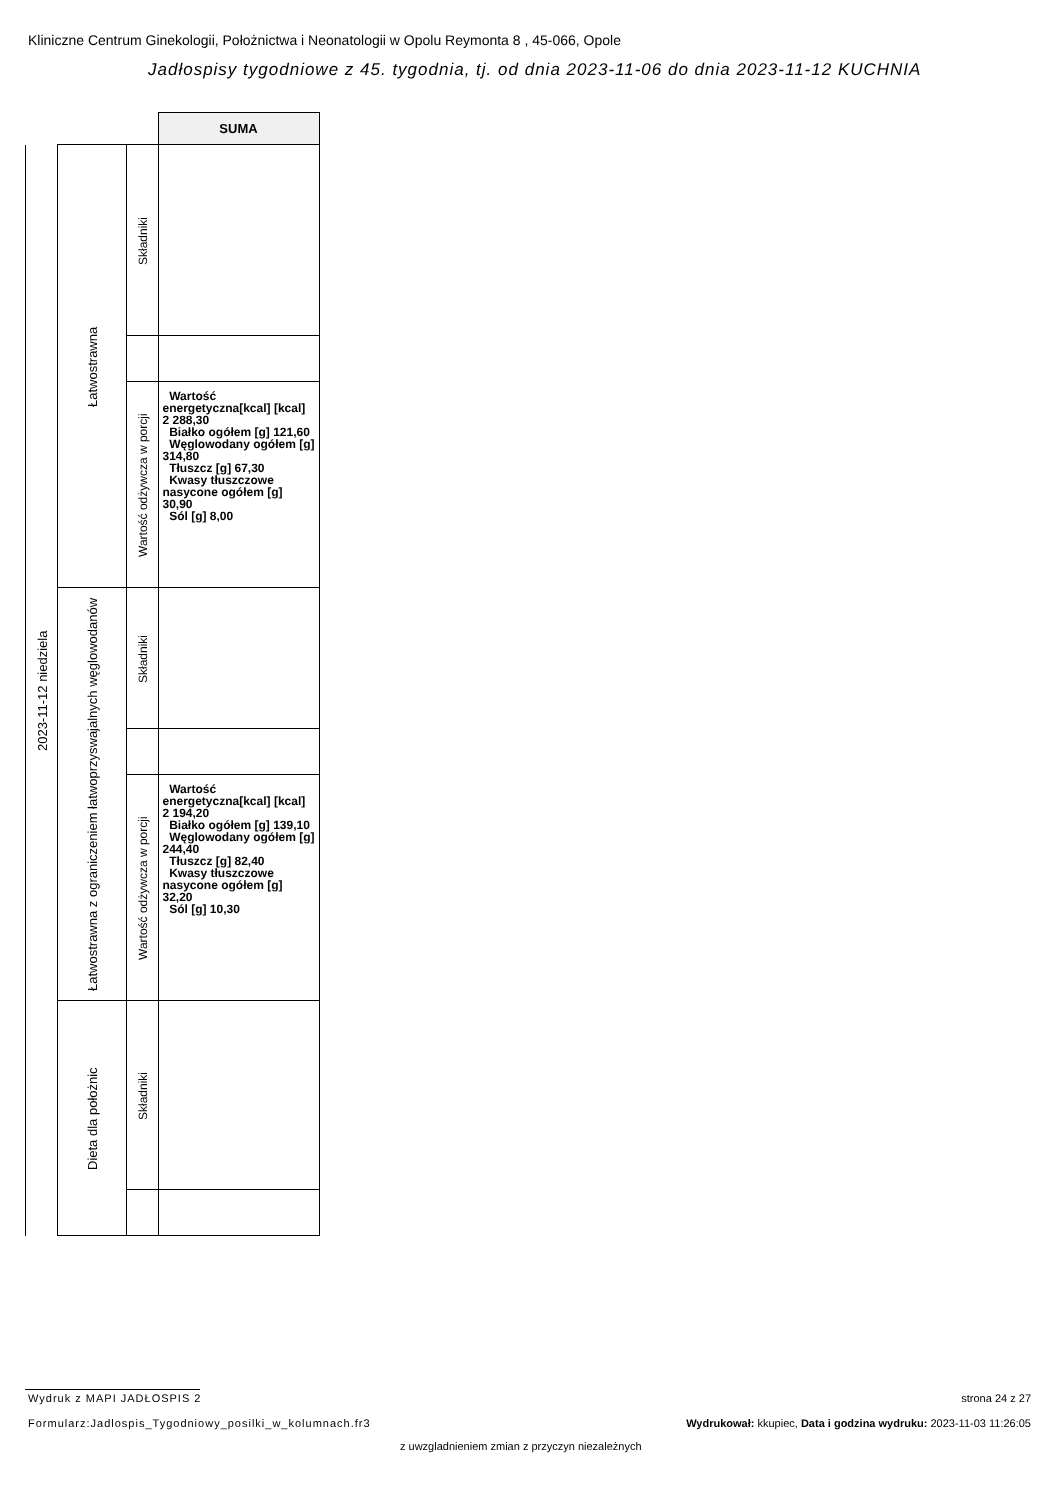Kliniczne Centrum Ginekologii, Położnictwa i Neonatologii w Opolu Reymonta 8 , 45-066, Opole
Jadłospisy tygodniowe z 45. tygodnia, tj. od dnia 2023-11-06 do dnia 2023-11-12 KUCHNIA
| | | | SUMA |
| 2023-11-12 niedziela | Łatwostrawna | Składniki | |
| | | Wartość odżywcza w porcji | Wartość energetyczna[kcal] [kcal] 2 288,30 Białko ogółem [g] 121,60 Węglowodany ogółem [g] 314,80 Tłuszcz [g] 67,30 Kwasy tłuszczowe nasycone ogółem [g] 30,90 Sól [g] 8,00 |
| | Łatwostrawna z ograniczeniem łatwoprzyswajalnych węglowodanów | Składniki | |
| | | Wartość odżywcza w porcji | Wartość energetyczna[kcal] [kcal] 2 194,20 Białko ogółem [g] 139,10 Węglowodany ogółem [g] 244,40 Tłuszcz [g] 82,40 Kwasy tłuszczowe nasycone ogółem [g] 32,20 Sól [g] 10,30 |
| | Dieta dla położnic | Składniki | |
Wydruk z MAPI JADŁOSPIS 2 strona 24 z 27
Formularz:Jadlospis_Tygodniowy_posilki_w_kolumnach.fr3
Wydrukował: kkupiec, Data i godzina wydruku: 2023-11-03 11:26:05
z uwzgladnieniem zmian z przyczyn niezależnych